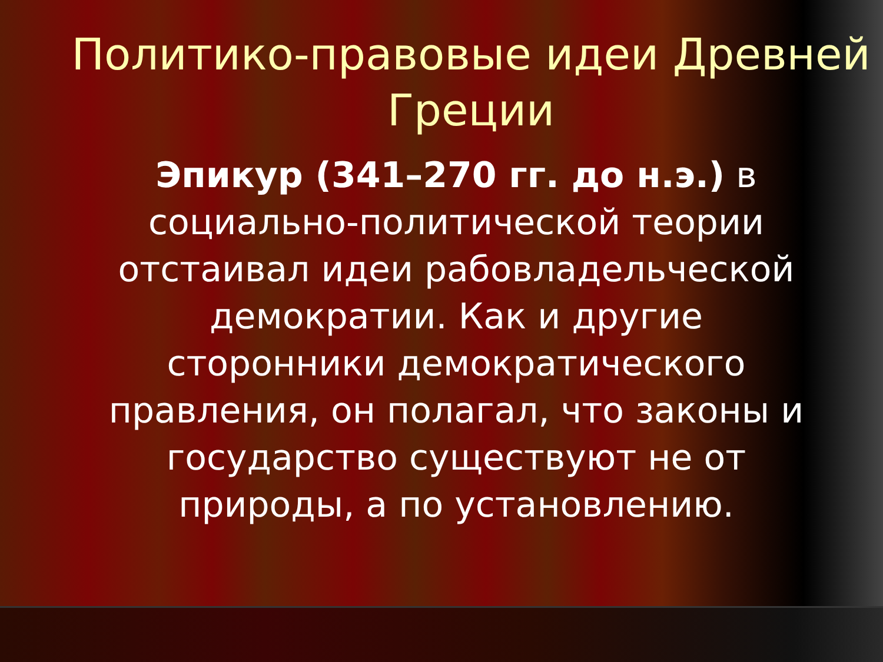Политико-правовые идеи Древней Греции
Эпикур (341–270 гг. до н.э.) в социально-политической теории отстаивал идеи рабовладельческой демократии. Как и другие сторонники демократического правления, он полагал, что законы и государство существуют не от природы, а по установлению.